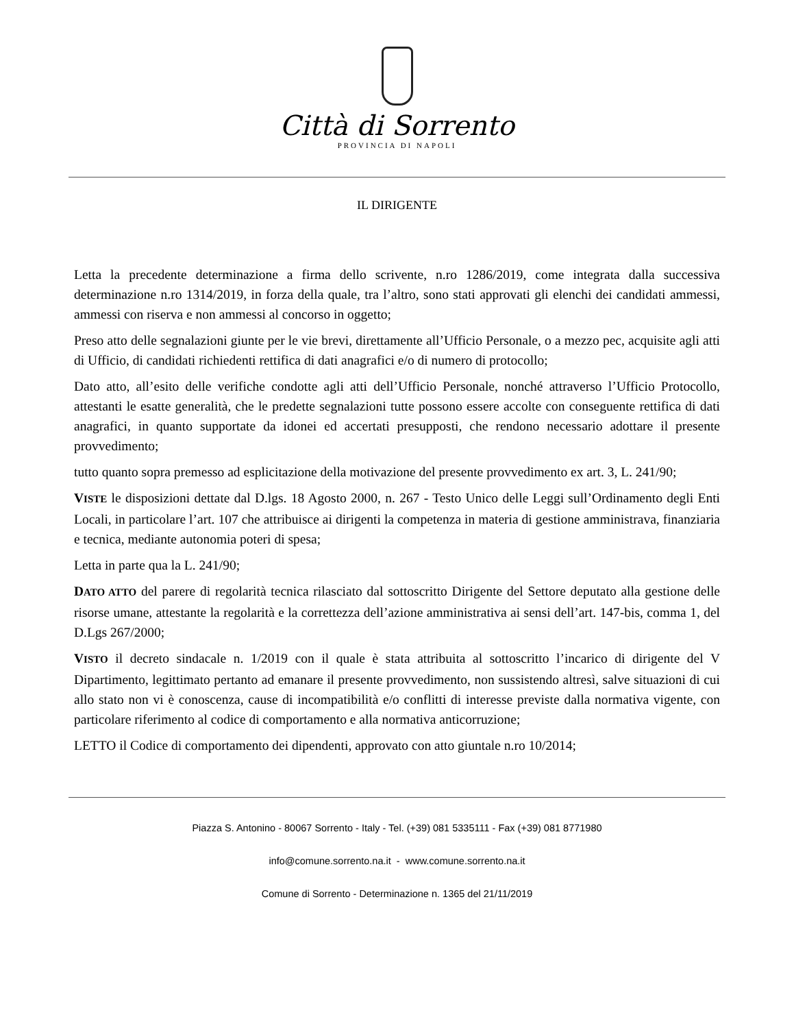Città di Sorrento
PROVINCIA DI NAPOLI
IL DIRIGENTE
Letta la precedente determinazione a firma dello scrivente, n.ro 1286/2019, come integrata dalla successiva determinazione n.ro 1314/2019, in forza della quale, tra l’altro, sono stati approvati gli elenchi dei candidati ammessi, ammessi con riserva e non ammessi al concorso in oggetto;
Preso atto delle segnalazioni giunte per le vie brevi, direttamente all’Ufficio Personale, o a mezzo pec, acquisite agli atti di Ufficio, di candidati richiedenti rettifica di dati anagrafici e/o di numero di protocollo;
Dato atto, all’esito delle verifiche condotte agli atti dell’Ufficio Personale, nonché attraverso l’Ufficio Protocollo, attestanti le esatte generalità, che le predette segnalazioni tutte possono essere accolte con conseguente rettifica di dati anagrafici, in quanto supportate da idonei ed accertati presupposti, che rendono necessario adottare il presente provvedimento;
tutto quanto sopra premesso ad esplicitazione della motivazione del presente provvedimento ex art. 3, L. 241/90;
VISTE le disposizioni dettate dal D.lgs. 18 Agosto 2000, n. 267 - Testo Unico delle Leggi sull’Ordinamento degli Enti Locali, in particolare l’art. 107 che attribuisce ai dirigenti la competenza in materia di gestione amministrava, finanziaria e tecnica, mediante autonomia poteri di spesa;
Letta in parte qua la L. 241/90;
DATO ATTO del parere di regolarità tecnica rilasciato dal sottoscritto Dirigente del Settore deputato alla gestione delle risorse umane, attestante la regolarità e la correttezza dell’azione amministrativa ai sensi dell’art. 147-bis, comma 1, del D.Lgs 267/2000;
VISTO il decreto sindacale n. 1/2019 con il quale è stata attribuita al sottoscritto l’incarico di dirigente del V Dipartimento, legittimato pertanto ad emanare il presente provvedimento, non sussistendo altresì, salve situazioni di cui allo stato non vi è conoscenza, cause di incompatibilità e/o conflitti di interesse previste dalla normativa vigente, con particolare riferimento al codice di comportamento e alla normativa anticorruzione;
LETTO il Codice di comportamento dei dipendenti, approvato con atto giuntale n.ro 10/2014;
Piazza S. Antonino - 80067 Sorrento - Italy - Tel. (+39) 081 5335111 - Fax (+39) 081 8771980
info@comune.sorrento.na.it - www.comune.sorrento.na.it
Comune di Sorrento - Determinazione n. 1365 del 21/11/2019